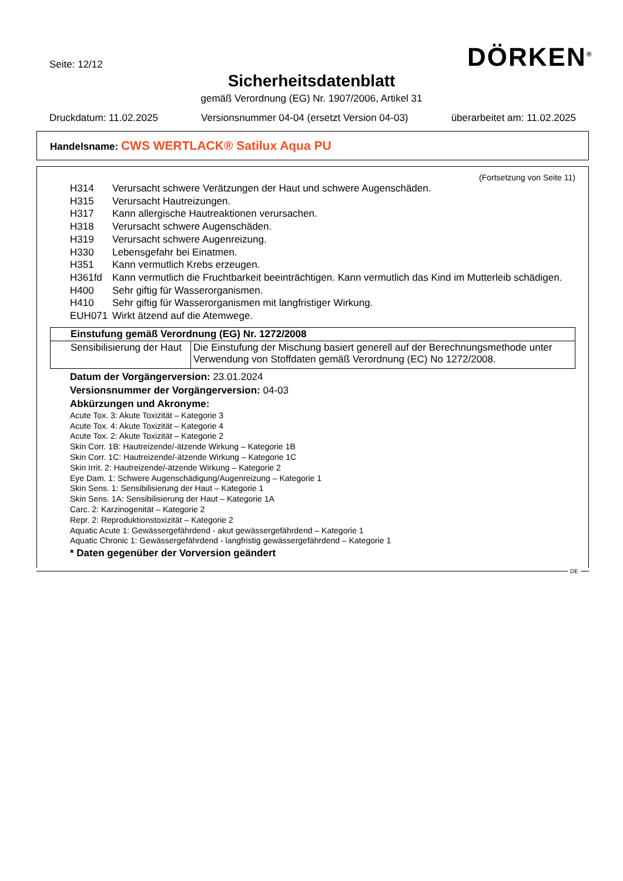Seite: 12/12 DÖRKEN<sup>®</sup>
Sicherheitsdatenblatt
gemäß Verordnung (EG) Nr. 1907/2006, Artikel 31
Druckdatum: 11.02.2025 Versionsnummer 04-04 (ersetzt Version 04-03) überarbeitet am: 11.02.2025
Handelsname: CWS WERTLACK® Satilux Aqua PU
(Fortsetzung von Seite 11)
H314 Verursacht schwere Verätzungen der Haut und schwere Augenschäden.
H315 Verursacht Hautreizungen.
H317 Kann allergische Hautreaktionen verursachen.
H318 Verursacht schwere Augenschäden.
H319 Verursacht schwere Augenreizung.
H330 Lebensgefahr bei Einatmen.
H351 Kann vermutlich Krebs erzeugen.
H361fd Kann vermutlich die Fruchtbarkeit beeinträchtigen. Kann vermutlich das Kind im Mutterleib schädigen.
H400 Sehr giftig für Wasserorganismen.
H410 Sehr giftig für Wasserorganismen mit langfristiger Wirkung.
EUH071 Wirkt ätzend auf die Atemwege.
| Einstufung gemäß Verordnung (EG) Nr. 1272/2008 | |
| Sensibilisierung der Haut | Die Einstufung der Mischung basiert generell auf der Berechnungsmethode unter Verwendung von Stoffdaten gemäß Verordnung (EC) No 1272/2008. |
Datum der Vorgängerversion: 23.01.2024
Versionsnummer der Vorgängerversion: 04-03
Abkürzungen und Akronyme:
Acute Tox. 3: Akute Toxizität – Kategorie 3
Acute Tox. 4: Akute Toxizität – Kategorie 4
Acute Tox. 2: Akute Toxizität – Kategorie 2
Skin Corr. 1B: Hautreizende/-ätzende Wirkung – Kategorie 1B
Skin Corr. 1C: Hautreizende/-ätzende Wirkung – Kategorie 1C
Skin Irrit. 2: Hautreizende/-ätzende Wirkung – Kategorie 2
Eye Dam. 1: Schwere Augenschädigung/Augenreizung – Kategorie 1
Skin Sens. 1: Sensibilisierung der Haut – Kategorie 1
Skin Sens. 1A: Sensibilisierung der Haut – Kategorie 1A
Carc. 2: Karzinogenität – Kategorie 2
Repr. 2: Reproduktionstoxizität – Kategorie 2
Aquatic Acute 1: Gewässergefährdend - akut gewässergefährdend – Kategorie 1
Aquatic Chronic 1: Gewässergefährdend - langfristig gewässergefährdend – Kategorie 1
* Daten gegenüber der Vorversion geändert
DE